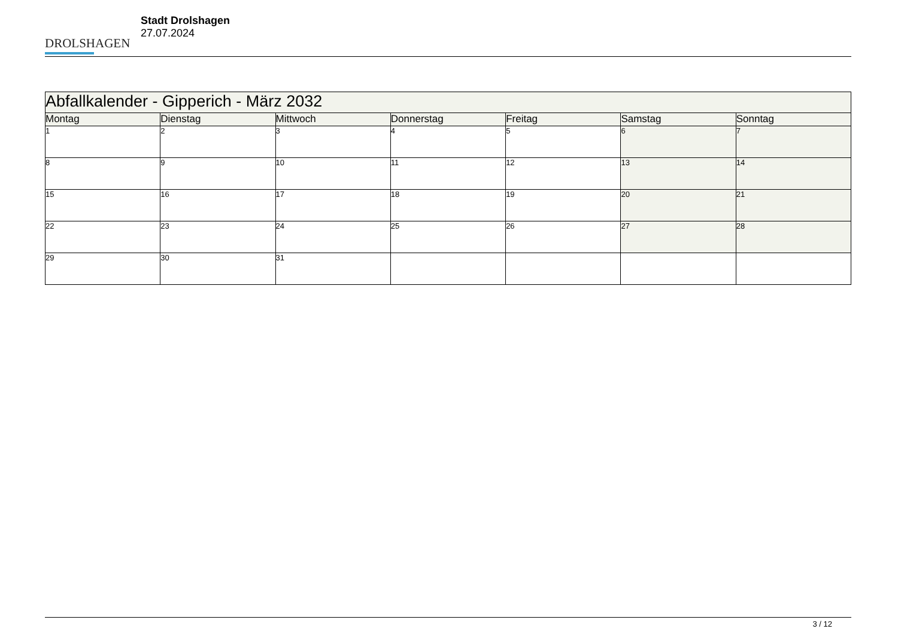DROLSHAGEN
Stadt Drolshagen
27.07.2024
| Abfallkalender - Gipperich - März 2032 | | | | | | |
| Montag | Dienstag | Mittwoch | Donnerstag | Freitag | Samstag | Sonntag |
| 1 | 2 | 3 | 4 | 5 | 6 | 7 |
| 8 | 9 | 10 | 11 | 12 | 13 | 14 |
| 15 | 16 | 17 | 18 | 19 | 20 | 21 |
| 22 | 23 | 24 | 25 | 26 | 27 | 28 |
| 29 | 30 | 31 | | | | |
3 / 12